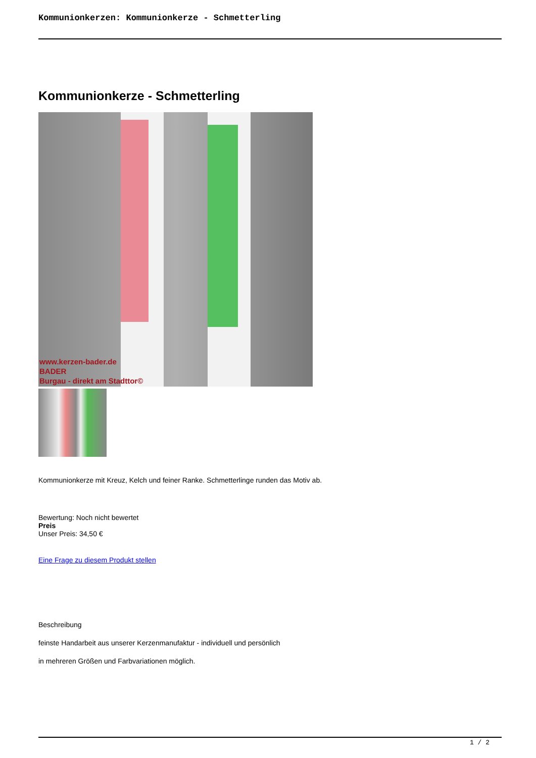Kommunionkerzen: Kommunionkerze - Schmetterling
Kommunionkerze - Schmetterling
www.kerzen-bader.de
BADER
Burgau - direkt am Stadttor©
Kommunionkerze mit Kreuz, Kelch und feiner Ranke. Schmetterlinge runden das Motiv ab.
Bewertung: Noch nicht bewertet
Preis
Unser Preis: 34,50 €
Eine Frage zu diesem Produkt stellen
Beschreibung
feinste Handarbeit aus unserer Kerzenmanufaktur - individuell und persönlich
in mehreren Größen und Farbvariationen möglich.
1 / 2